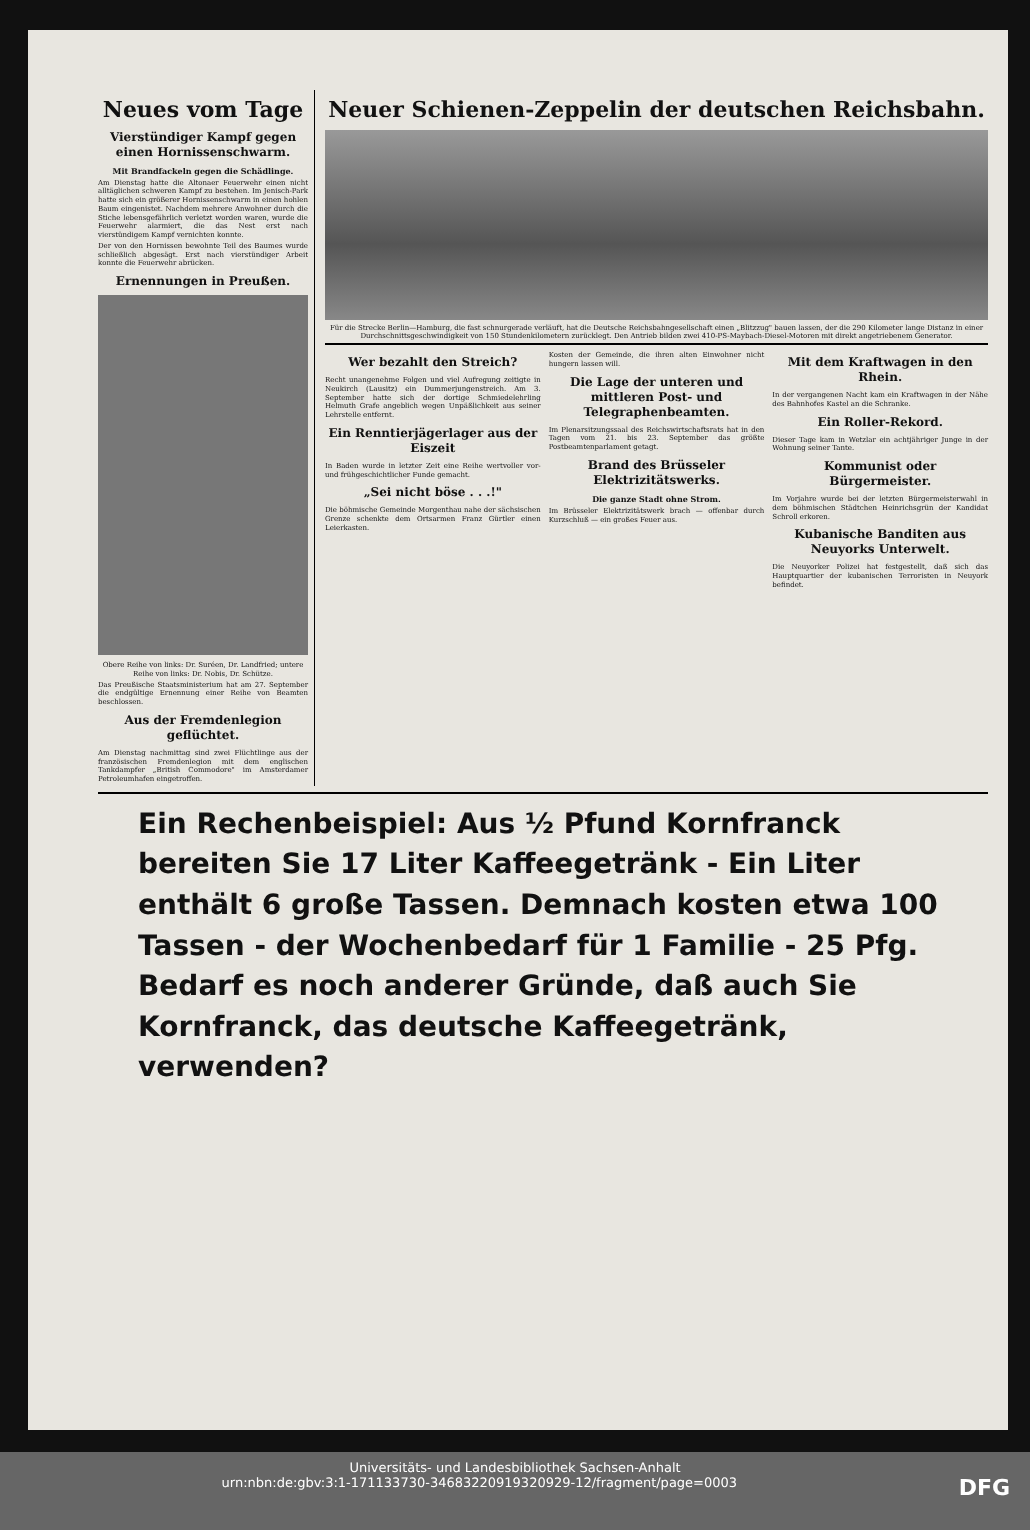Neues vom Tage
Vierstündiger Kampf gegen einen Hornissenschwarm.
Mit Brandfackeln gegen die Schädlinge.
Am Dienstag hatte die Altonaer Feuerwehr einen nicht alltäglichen schweren Kampf zu bestehen. Im Jenisch-Park hatte sich ein größerer Hornissenschwarm in einen hohlen Baum eingenistet. Nachdem mehrere Anwohner durch die Stiche lebensgefährlich verletzt worden waren, wurde die Feuerwehr alarmiert, die das Nest erst nach vierstündigem Kampf vernichten konnte.
Der von den Hornissen bewohnte Teil des Baumes wurde schließlich abgesägt. Erst nach vierstündiger Arbeit konnte die Feuerwehr abrücken.
Ernennungen in Preußen.
Obere Reihe von links: Dr. Suréen, Dr. Landfried; untere Reihe von links: Dr. Nobis, Dr. Schütze.
Das Preußische Staatsministerium hat am 27. September die endgültige Ernennung einer Reihe von Beamten beschlossen.
Aus der Fremdenlegion geflüchtet.
Am Dienstag nachmittag sind zwei Flüchtlinge aus der französischen Fremdenlegion mit dem englischen Tankdampfer „British Commodore" im Amsterdamer Petroleumhafen eingetroffen.
Neuer Schienen-Zeppelin der deutschen Reichsbahn.
Für die Strecke Berlin—Hamburg, die fast schnurgerade verläuft, hat die Deutsche Reichsbahngesellschaft einen „Blitzzug" bauen lassen, der die 290 Kilometer lange Distanz in einer Durchschnittsgeschwindigkeit von 150 Stundenkilometern zurücklegt. Den Antrieb bilden zwei 410-PS-Maybach-Diesel-Motoren mit direkt angetriebenem Generator.
Wer bezahlt den Streich?
Recht unangenehme Folgen und viel Aufregung zeitigte in Neukirch (Lausitz) ein Dummerjungenstreich. Am 3. September hatte sich der dortige Schmiedelehrling Helmuth Grafe angeblich wegen Unpäßlichkeit aus seiner Lehrstelle entfernt.
Ein Renntierjägerlager aus der Eiszeit
In Baden wurde in letzter Zeit eine Reihe wertvoller vor- und frühgeschichtlicher Funde gemacht.
„Sei nicht böse . . .!"
Die böhmische Gemeinde Morgenthau nahe der sächsischen Grenze schenkte dem Ortsarmen Franz Gürtler einen Leierkasten.
Kosten der Gemeinde, die ihren alten Einwohner nicht hungern lassen will.
Die Lage der unteren und mittleren Post- und Telegraphenbeamten.
Im Plenarsitzungssaal des Reichswirtschaftsrats hat in den Tagen vom 21. bis 23. September das größte Postbeamtenparlament getagt.
Brand des Brüsseler Elektrizitätswerks.
Die ganze Stadt ohne Strom.
Im Brüsseler Elektrizitätswerk brach — offenbar durch Kurzschluß — ein großes Feuer aus.
Mit dem Kraftwagen in den Rhein.
In der vergangenen Nacht kam ein Kraftwagen in der Nähe des Bahnhofes Kastel an die Schranke.
Ein Roller-Rekord.
Dieser Tage kam in Wetzlar ein achtjähriger Junge in der Wohnung seiner Tante.
Kommunist oder Bürgermeister.
Im Vorjahre wurde bei der letzten Bürgermeisterwahl in dem böhmischen Städtchen Heinrichsgrün der Kandidat Schroll erkoren.
Kubanische Banditen aus Neuyorks Unterwelt.
Die Neuyorker Polizei hat festgestellt, daß sich das Hauptquartier der kubanischen Terroristen in Neuyork befindet.
Ein Rechenbeispiel: Aus ½ Pfund Kornfranck bereiten Sie 17 Liter Kaffeegetränk - Ein Liter enthält 6 große Tassen. Demnach kosten etwa 100 Tassen - der Wochenbedarf für 1 Familie - 25 Pfg. Bedarf es noch anderer Gründe, daß auch Sie Kornfranck, das deutsche Kaffeegetränk, verwenden?
Universitäts- und Landesbibliothek Sachsen-Anhalt
urn:nbn:de:gbv:3:1-171133730-34683220919320929-12/fragment/page=0003 DFG